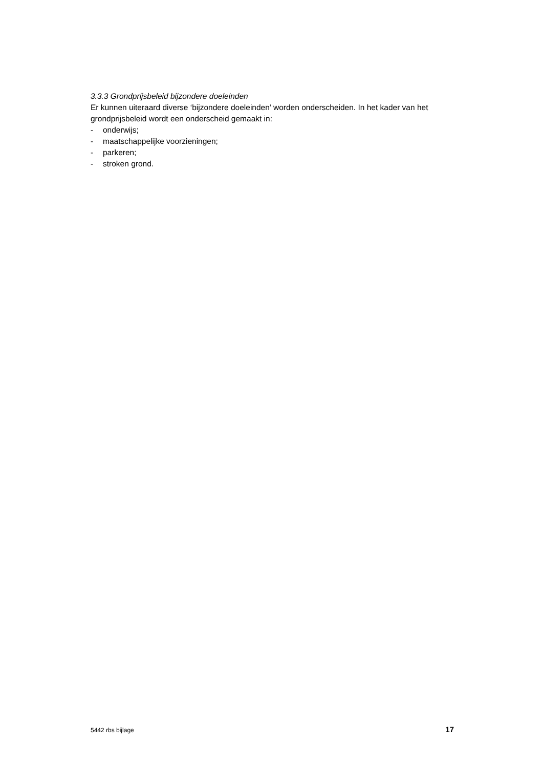3.3.3 Grondprijsbeleid bijzondere doeleinden
Er kunnen uiteraard diverse ‘bijzondere doeleinden’ worden onderscheiden. In het kader van het grondprijsbeleid wordt een onderscheid gemaakt in:
- onderwijs;
- maatschappelijke voorzieningen;
- parkeren;
- stroken grond.
5442 rbs bijlage 17